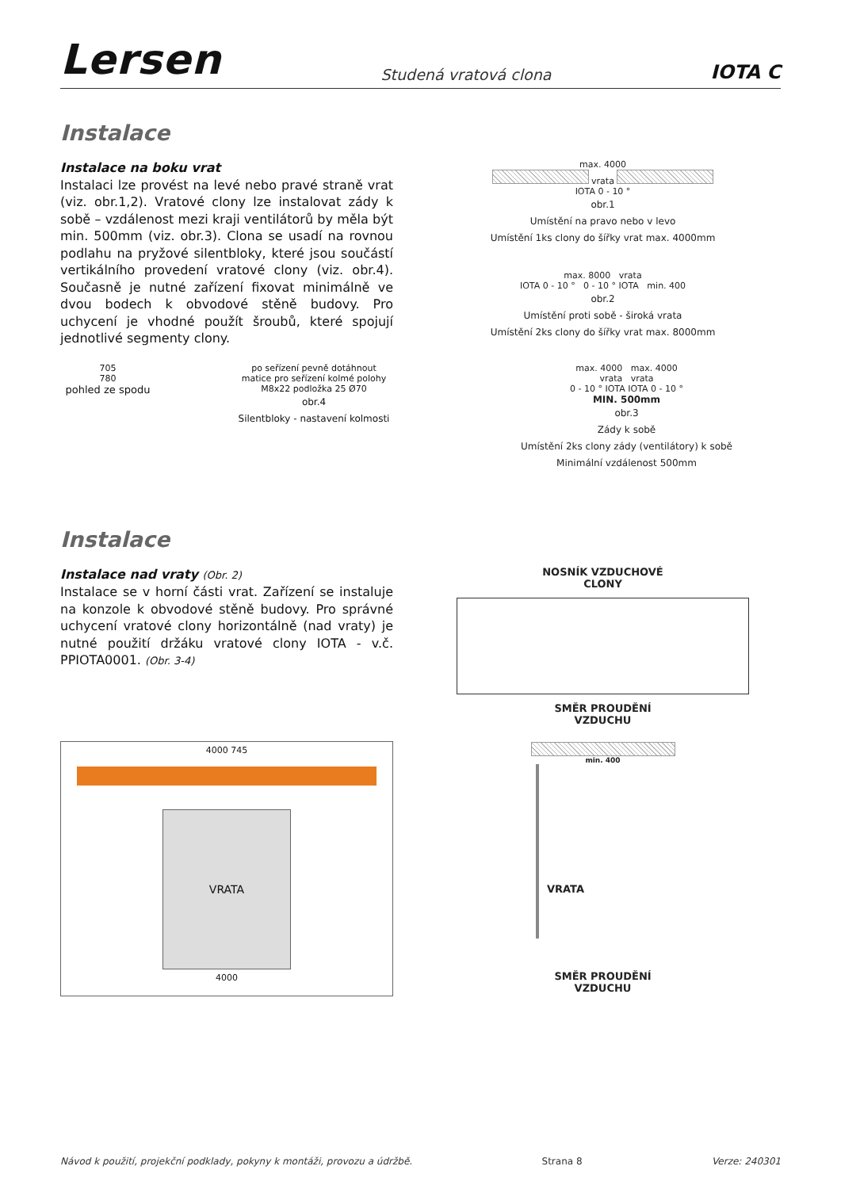Lersen
Studená vratová clona
IOTA C
Instalace
Instalace na boku vrat
Instalaci lze provést na levé nebo pravé straně vrat (viz. obr.1,2). Vratové clony lze instalovat zády k sobě – vzdálenost mezi kraji ventilátorů by měla být min. 500mm (viz. obr.3). Clona se usadí na rovnou podlahu na pryžové silentbloky, které jsou součástí vertikálního provedení vratové clony (viz. obr.4). Současně je nutné zařízení fixovat minimálně ve dvou bodech k obvodové stěně budovy. Pro uchycení je vhodné použít šroubů, které spojují jednotlivé segmenty clony.
max. 4000
vrata
IOTA 0 - 10 °
obr.1
Umístění na pravo nebo v levo
Umístění 1ks clony do šířky vrat max. 4000mm
max. 8000 vrata
IOTA 0 - 10 ° 0 - 10 ° IOTA min. 400
obr.2
Umístění proti sobě - široká vrata
Umístění 2ks clony do šířky vrat max. 8000mm
705
780
pohled ze spodu
po seřízení pevně dotáhnout
matice pro seřízení kolmé polohy
M8x22 podložka 25 Ø70
obr.4
Silentbloky - nastavení kolmosti
max. 4000 max. 4000
vrata vrata
0 - 10 ° IOTA IOTA 0 - 10 °
MIN. 500mm
obr.3
Zády k sobě
Umístění 2ks clony zády (ventilátory) k sobě
Minimální vzdálenost 500mm
Instalace
Instalace nad vraty (Obr. 2)
Instalace se v horní části vrat. Zařízení se instaluje na konzole k obvodové stěně budovy. Pro správné uchycení vratové clony horizontálně (nad vraty) je nutné použití držáku vratové clony IOTA - v.č. PPIOTA0001. (Obr. 3-4)
4000 745
VRATA
4000
NOSNÍK VZDUCHOVÉ
CLONY
SMĚR PROUDĚNÍ
VZDUCHU
min. 400
VRATA
SMĚR PROUDĚNÍ
VZDUCHU
Návod k použití, projekční podklady, pokyny k montáži, provozu a údržbě. Strana 8 Verze: 240301